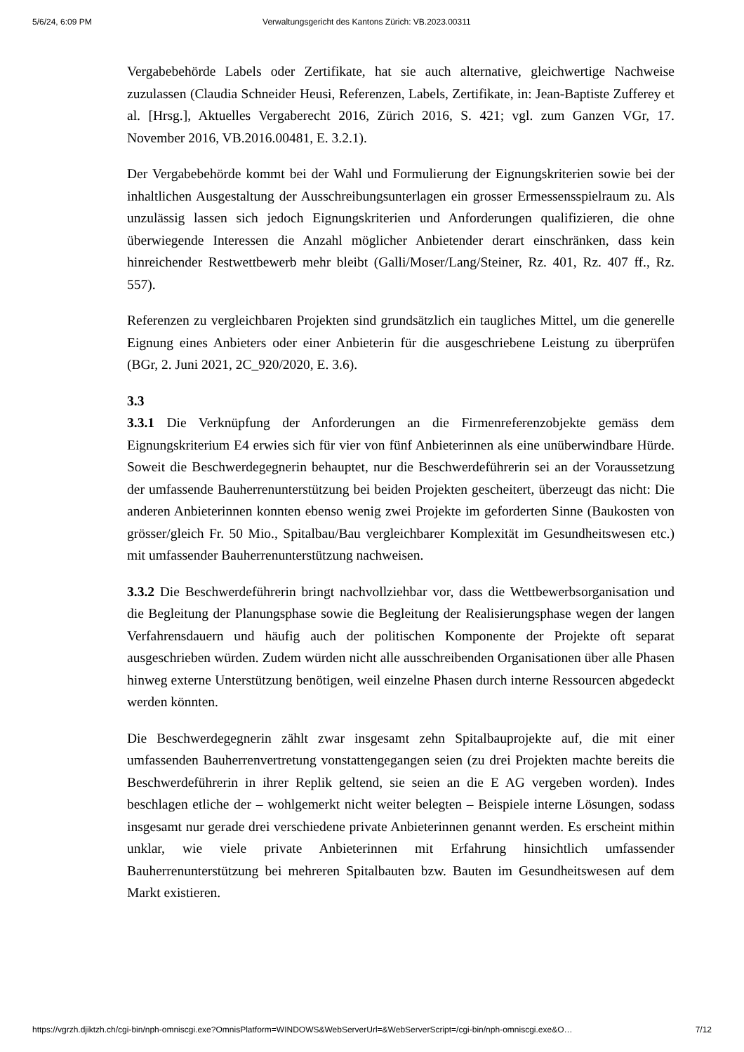5/6/24, 6:09 PM Verwaltungsgericht des Kantons Zürich: VB.2023.00311
Vergabebehörde Labels oder Zertifikate, hat sie auch alternative, gleichwertige Nachweise zuzulassen (Claudia Schneider Heusi, Referenzen, Labels, Zertifikate, in: Jean-Baptiste Zufferey et al. [Hrsg.], Aktuelles Vergaberecht 2016, Zürich 2016, S. 421; vgl. zum Ganzen VGr, 17. November 2016, VB.2016.00481, E. 3.2.1).
Der Vergabebehörde kommt bei der Wahl und Formulierung der Eignungskriterien sowie bei der inhaltlichen Ausgestaltung der Ausschreibungsunterlagen ein grosser Ermessensspielraum zu. Als unzulässig lassen sich jedoch Eignungskriterien und Anforderungen qualifizieren, die ohne überwiegende Interessen die Anzahl möglicher Anbietender derart einschränken, dass kein hinreichender Restwettbewerb mehr bleibt (Galli/Moser/Lang/Steiner, Rz. 401, Rz. 407 ff., Rz. 557).
Referenzen zu vergleichbaren Projekten sind grundsätzlich ein taugliches Mittel, um die generelle Eignung eines Anbieters oder einer Anbieterin für die ausgeschriebene Leistung zu überprüfen (BGr, 2. Juni 2021, 2C_920/2020, E. 3.6).
3.3
3.3.1 Die Verknüpfung der Anforderungen an die Firmenreferenzobjekte gemäss dem Eignungskriterium E4 erwies sich für vier von fünf Anbieterinnen als eine unüberwindbare Hürde. Soweit die Beschwerdegegnerin behauptet, nur die Beschwerdeführerin sei an der Voraussetzung der umfassende Bauherrenunterstützung bei beiden Projekten gescheitert, überzeugt das nicht: Die anderen Anbieterinnen konnten ebenso wenig zwei Projekte im geforderten Sinne (Baukosten von grösser/gleich Fr. 50 Mio., Spitalbau/Bau vergleichbarer Komplexität im Gesundheitswesen etc.) mit umfassender Bauherrenunterstützung nachweisen.
3.3.2 Die Beschwerdeführerin bringt nachvollziehbar vor, dass die Wettbewerbsorganisation und die Begleitung der Planungsphase sowie die Begleitung der Realisierungsphase wegen der langen Verfahrensdauern und häufig auch der politischen Komponente der Projekte oft separat ausgeschrieben würden. Zudem würden nicht alle ausschreibenden Organisationen über alle Phasen hinweg externe Unterstützung benötigen, weil einzelne Phasen durch interne Ressourcen abgedeckt werden könnten.
Die Beschwerdegegnerin zählt zwar insgesamt zehn Spitalbauprojekte auf, die mit einer umfassenden Bauherrenvertretung vonstattengegangen seien (zu drei Projekten machte bereits die Beschwerdeführerin in ihrer Replik geltend, sie seien an die E AG vergeben worden). Indes beschlagen etliche der – wohlgemerkt nicht weiter belegten – Beispiele interne Lösungen, sodass insgesamt nur gerade drei verschiedene private Anbieterinnen genannt werden. Es erscheint mithin unklar, wie viele private Anbieterinnen mit Erfahrung hinsichtlich umfassender Bauherrenunterstützung bei mehreren Spitalbauten bzw. Bauten im Gesundheitswesen auf dem Markt existieren.
https://vgrzh.djiktzh.ch/cgi-bin/nph-omniscgi.exe?OmnisPlatform=WINDOWS&WebServerUrl=&WebServerScript=/cgi-bin/nph-omniscgi.exe&O… 7/12